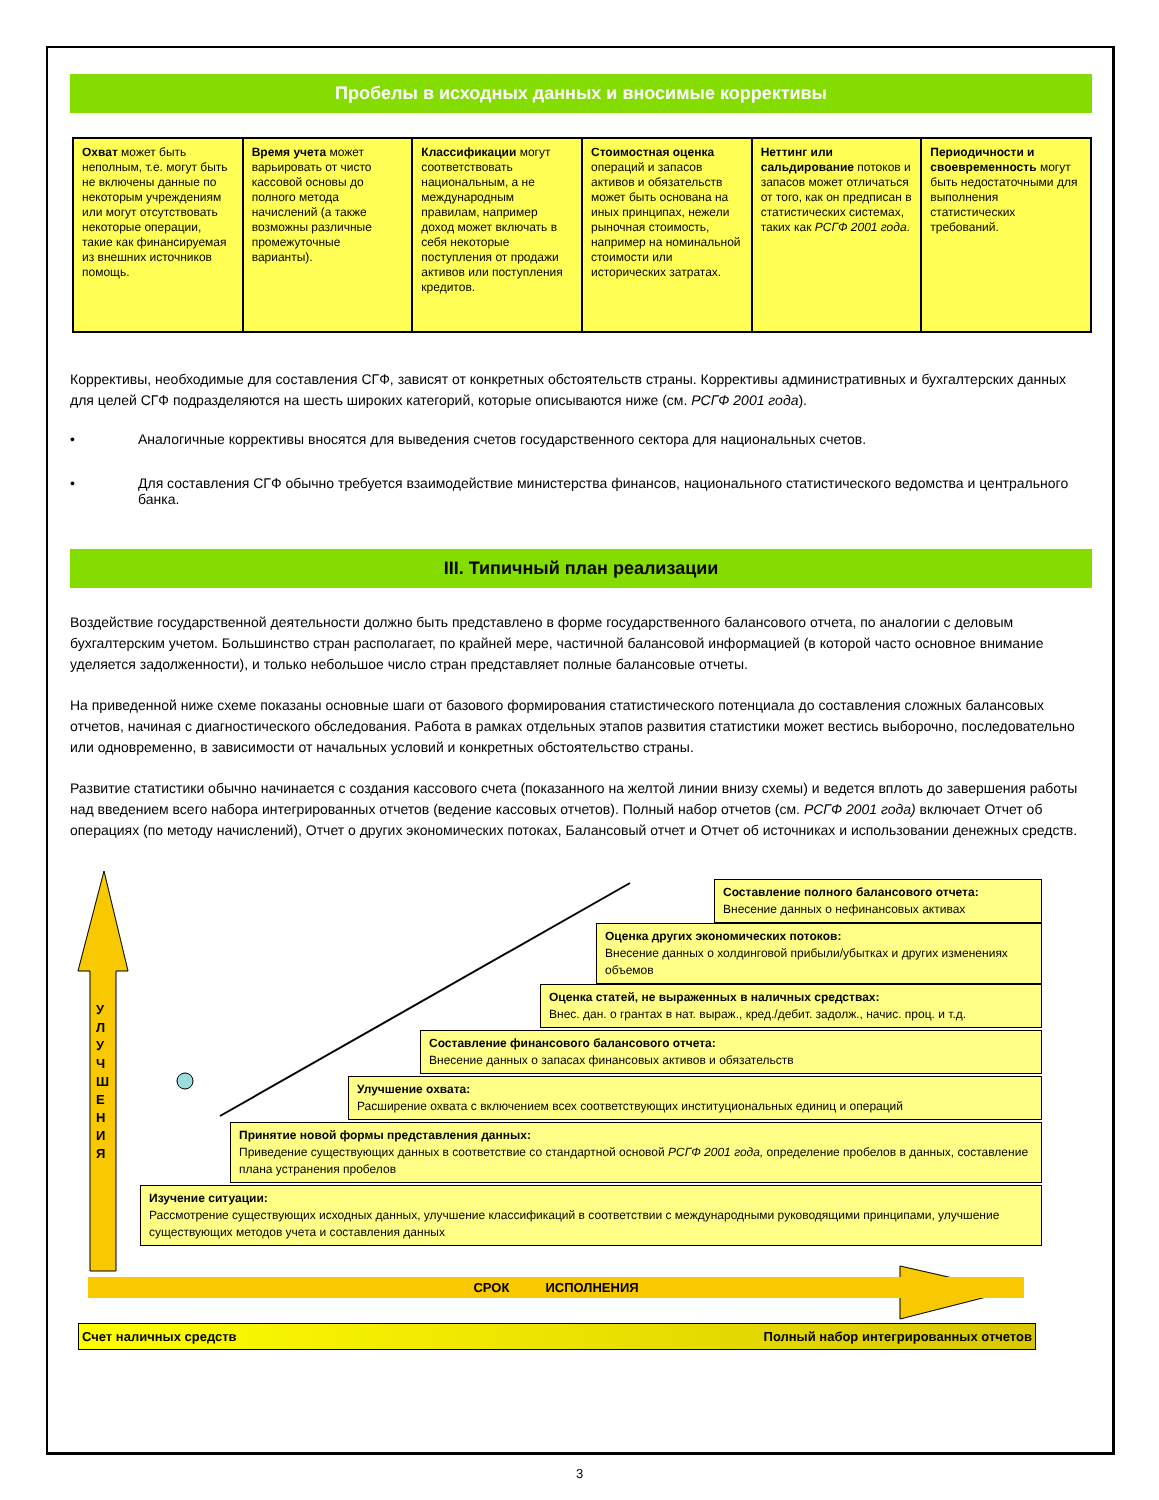Пробелы в исходных данных и вносимые коррективы
| Охват может быть неполным, т.е. могут быть не включены данные по некоторым учреждениям или могут отсутствовать некоторые операции, такие как финансируемая из внешних источников помощь. | Время учета может варьировать от чисто кассовой основы до полного метода начислений (а также возможны различные промежуточные варианты). | Классификации могут соответствовать национальным, а не международным правилам, например доход может включать в себя некоторые поступления от продажи активов или поступления кредитов. | Стоимостная оценка операций и запасов активов и обязательств может быть основана на иных принципах, нежели рыночная стоимость, например на номинальной стоимости или исторических затратах. | Неттинг или сальдирование потоков и запасов может отличаться от того, как он предписан в статистических системах, таких как РСГФ 2001 года . | Периодичности и своевременность могут быть недостаточными для выполнения статистических требований. |
Коррективы, необходимые для составления СГФ, зависят от конкретных обстоятельств страны. Коррективы административных и бухгалтерских данных для целей СГФ подразделяются на шесть широких категорий, которые описываются ниже (см. РСГФ 2001 года).
• Аналогичные коррективы вносятся для выведения счетов государственного сектора для национальных счетов.
• Для составления СГФ обычно требуется взаимодействие министерства финансов, национального статистического ведомства и центрального банка.
III. Типичный план реализации
Воздействие государственной деятельности должно быть представлено в форме государственного балансового отчета, по аналогии с деловым бухгалтерским учетом. Большинство стран располагает, по крайней мере, частичной балансовой информацией (в которой часто основное внимание уделяется задолженности), и только небольшое число стран представляет полные балансовые отчеты.
На приведенной ниже схеме показаны основные шаги от базового формирования статистического потенциала до составления сложных балансовых отчетов, начиная с диагностического обследования. Работа в рамках отдельных этапов развития статистики может вестись выборочно, последовательно или одновременно, в зависимости от начальных условий и конкретных обстоятельство страны.
Развитие статистики обычно начинается с создания кассового счета (показанного на желтой линии внизу схемы) и ведется вплоть до завершения работы над введением всего набора интегрированных отчетов (ведение кассовых отчетов). Полный набор отчетов (см. РСГФ 2001 года) включает Отчет об операциях (по методу начислений), Отчет о других экономических потоках, Балансовый отчет и Отчет об источниках и использовании денежных средств.
У Л У Ч Ш Е Н И Я
Составление полного балансового отчета:
Внесение данных о нефинансовых активах
Оценка других экономических потоков:
Внесение данных о холдинговой прибыли/убытках и других изменениях объемов
Оценка статей, не выраженных в наличных средствах:
Внес. дан. о грантах в нат. выраж., кред./дебит. задолж., начис. проц. и т.д.
Составление финансового балансового отчета:
Внесение данных о запасах финансовых активов и обязательств
Улучшение охвата:
Расширение охвата с включением всех соответствующих институциональных единиц и операций
Принятие новой формы представления данных:
Приведение существующих данных в соответствие со стандартной основой РСГФ 2001 года, определение пробелов в данных, составление плана устранения пробелов
Изучение ситуации:
Рассмотрение существующих исходных данных, улучшение классификаций в соответствии с международными руководящими принципами, улучшение существующих методов учета и составления данных
СРОК ИСПОЛНЕНИЯ
Счет наличных средств Полный набор интегрированных отчетов
3